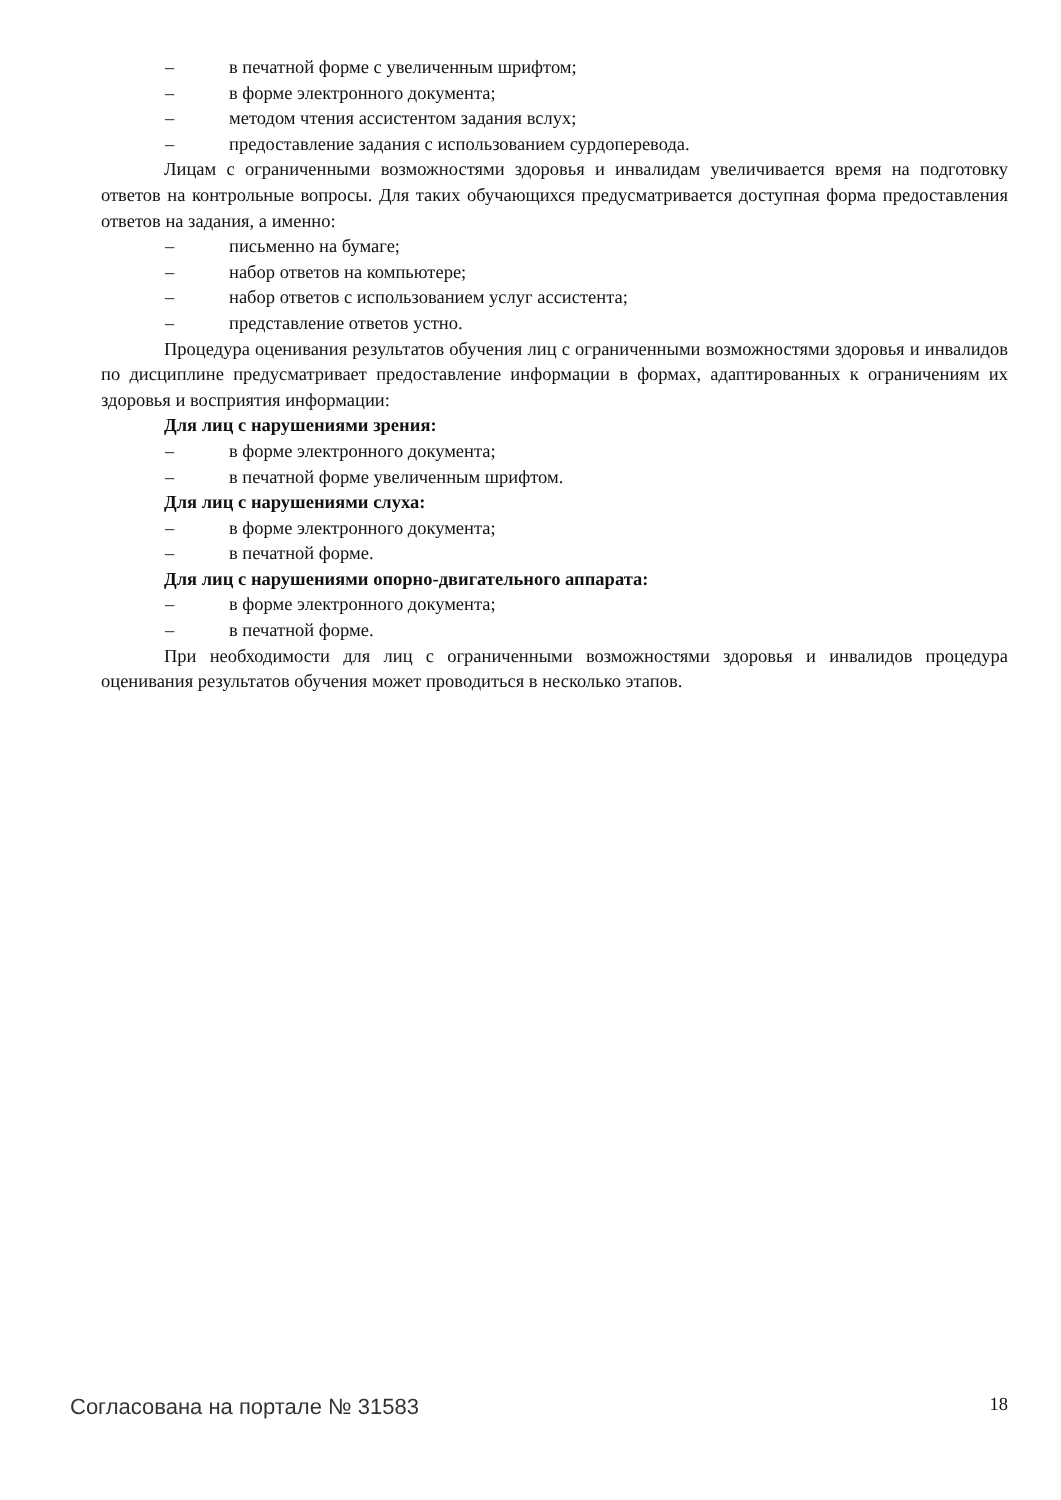– в печатной форме с увеличенным шрифтом;
– в форме электронного документа;
– методом чтения ассистентом задания вслух;
– предоставление задания с использованием сурдоперевода.
Лицам с ограниченными возможностями здоровья и инвалидам увеличивается время на подготовку ответов на контрольные вопросы. Для таких обучающихся предусматривается доступная форма предоставления ответов на задания, а именно:
– письменно на бумаге;
– набор ответов на компьютере;
– набор ответов с использованием услуг ассистента;
– представление ответов устно.
Процедура оценивания результатов обучения лиц с ограниченными возможностями здоровья и инвалидов по дисциплине предусматривает предоставление информации в формах, адаптированных к ограничениям их здоровья и восприятия информации:
Для лиц с нарушениями зрения:
– в форме электронного документа;
– в печатной форме увеличенным шрифтом.
Для лиц с нарушениями слуха:
– в форме электронного документа;
– в печатной форме.
Для лиц с нарушениями опорно-двигательного аппарата:
– в форме электронного документа;
– в печатной форме.
При необходимости для лиц с ограниченными возможностями здоровья и инвалидов процедура оценивания результатов обучения может проводиться в несколько этапов.
Согласована на портале № 31583 18